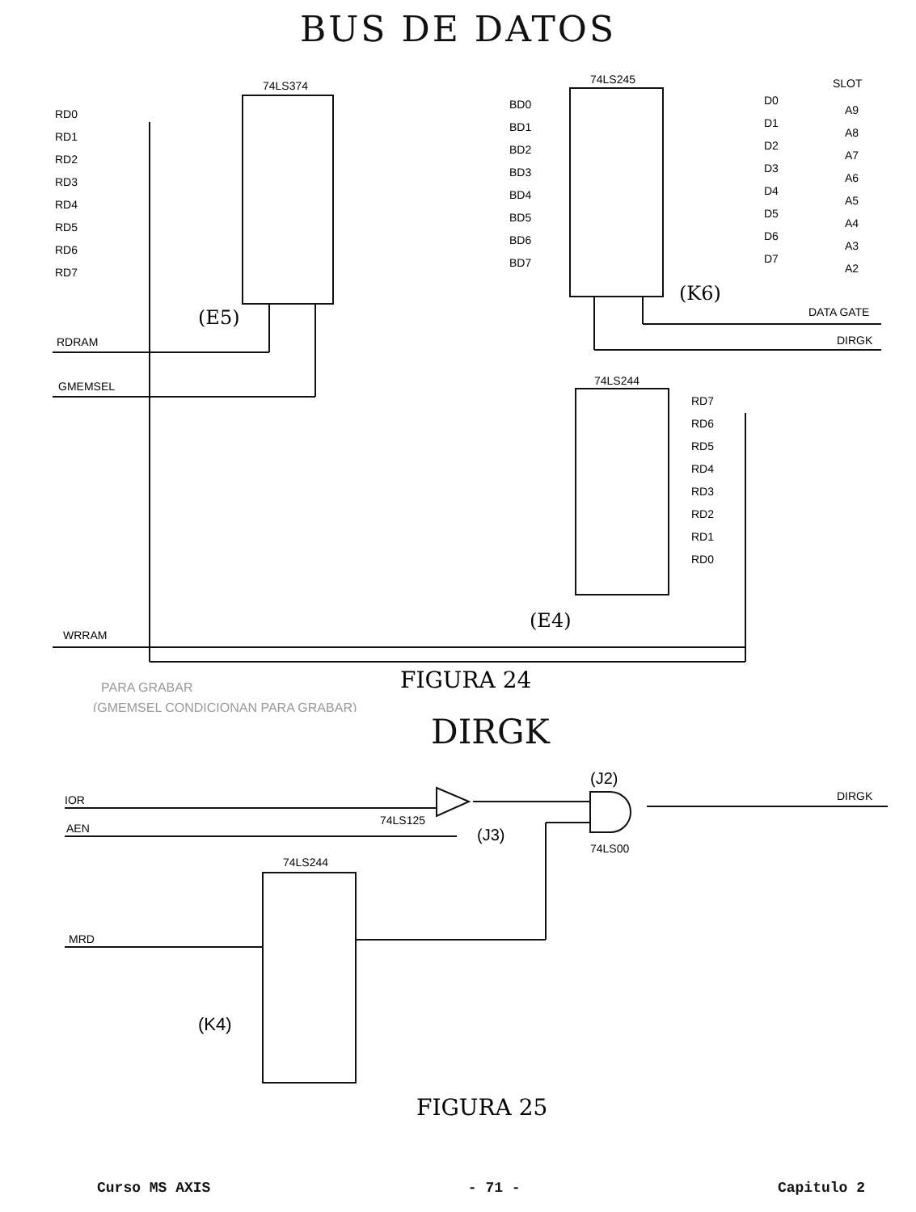BUS DE DATOS
74LS374
74LS245
74LS244
(E5)
(K6)
(E4)
SLOT
DATA GATE
DIRGK
RDRAM
GMEMSEL
WRRAM
RD0
RD1
RD2
RD3
RD4
RD5
RD6
RD7
BD0
BD1
BD2
BD3
BD4
BD5
BD6
BD7
D0
D1
D2
D3
D4
D5
D6
D7
A9
A8
A7
A6
A5
A4
A3
A2
RD7
RD6
RD5
RD4
RD3
RD2
RD1
RD0
PARA GRABAR
(GMEMSEL CONDICIONAN PARA GRABAR)
FIGURA 24
DIRGK
IOR
AEN
MRD
74LS125
(J3)
(J2)
74LS00
DIRGK
74LS244
(K4)
FIGURA 25
Curso MS AXIS - 71 - Capitulo 2